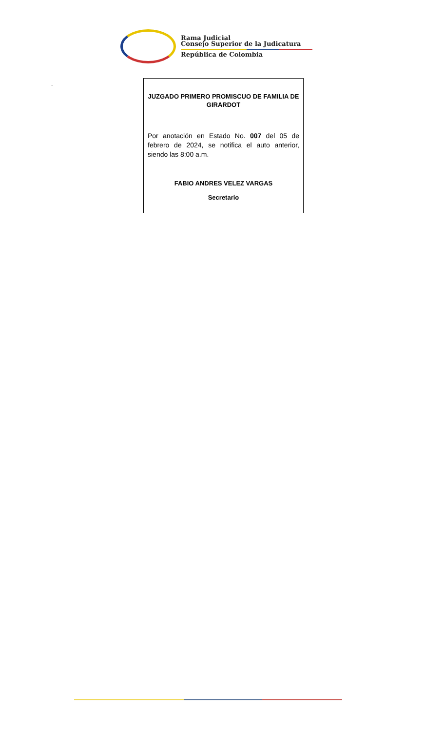Rama Judicial
Consejo Superior de la Judicatura
República de Colombia
.
JUZGADO PRIMERO PROMISCUO DE FAMILIA DE GIRARDOT
Por anotación en Estado No. 007 del 05 de febrero de 2024, se notifica el auto anterior, siendo las 8:00 a.m.
FABIO ANDRES VELEZ VARGAS
Secretario